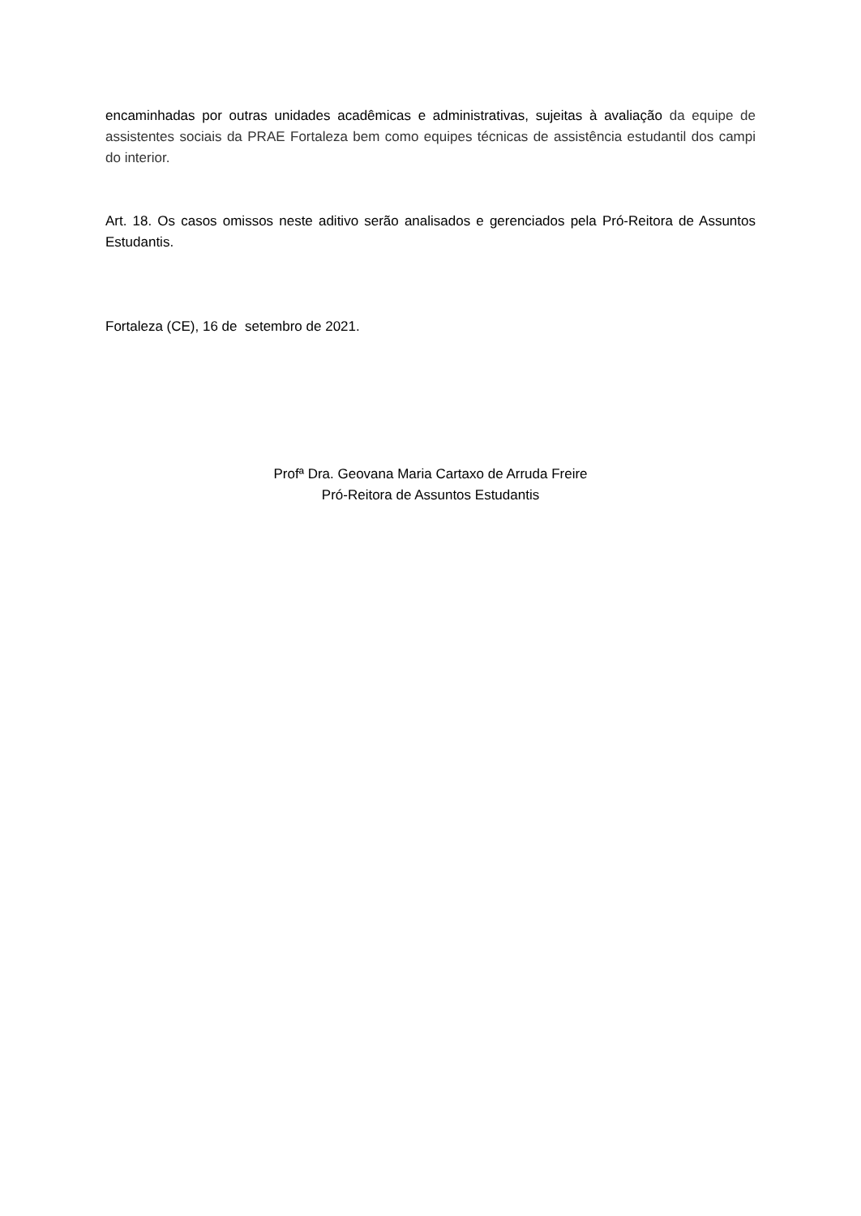encaminhadas por outras unidades acadêmicas e administrativas, sujeitas à avaliação da equipe de assistentes sociais da PRAE Fortaleza bem como equipes técnicas de assistência estudantil dos campi do interior.
Art. 18. Os casos omissos neste aditivo serão analisados e gerenciados pela Pró-Reitora de Assuntos Estudantis.
Fortaleza (CE), 16 de setembro de 2021.
Profª Dra. Geovana Maria Cartaxo de Arruda Freire
Pró-Reitora de Assuntos Estudantis